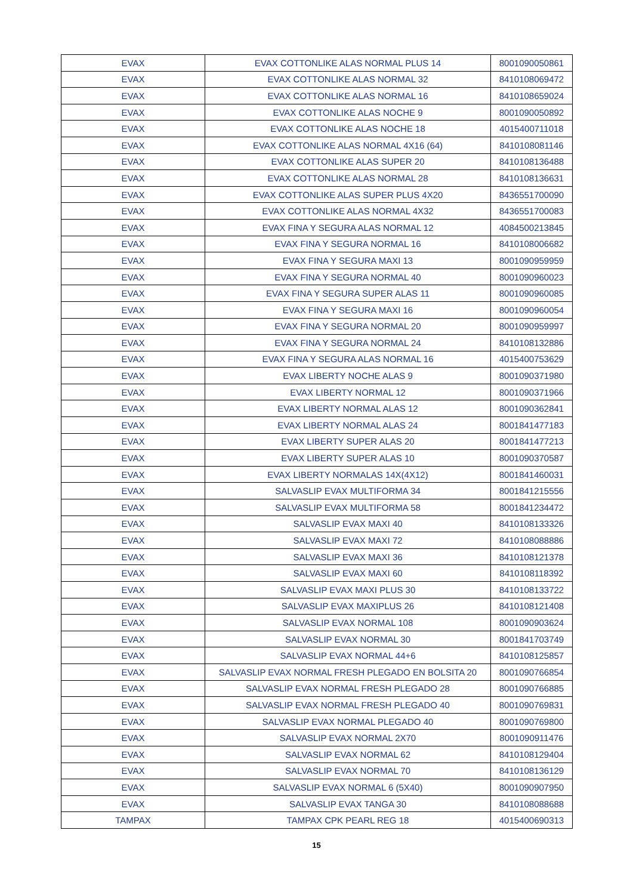| EVAX | EVAX COTTONLIKE ALAS NORMAL PLUS 14 | 8001090050861 |
| EVAX | EVAX COTTONLIKE ALAS NORMAL 32 | 8410108069472 |
| EVAX | EVAX COTTONLIKE ALAS NORMAL 16 | 8410108659024 |
| EVAX | EVAX COTTONLIKE ALAS NOCHE 9 | 8001090050892 |
| EVAX | EVAX COTTONLIKE ALAS NOCHE 18 | 4015400711018 |
| EVAX | EVAX COTTONLIKE ALAS NORMAL 4X16 (64) | 8410108081146 |
| EVAX | EVAX COTTONLIKE ALAS SUPER 20 | 8410108136488 |
| EVAX | EVAX COTTONLIKE ALAS NORMAL 28 | 8410108136631 |
| EVAX | EVAX COTTONLIKE ALAS SUPER PLUS 4X20 | 8436551700090 |
| EVAX | EVAX COTTONLIKE ALAS NORMAL 4X32 | 8436551700083 |
| EVAX | EVAX FINA Y SEGURA ALAS NORMAL 12 | 4084500213845 |
| EVAX | EVAX FINA Y SEGURA NORMAL 16 | 8410108006682 |
| EVAX | EVAX FINA Y SEGURA MAXI 13 | 8001090959959 |
| EVAX | EVAX FINA Y SEGURA NORMAL 40 | 8001090960023 |
| EVAX | EVAX FINA Y SEGURA SUPER ALAS 11 | 8001090960085 |
| EVAX | EVAX FINA Y SEGURA MAXI 16 | 8001090960054 |
| EVAX | EVAX FINA Y SEGURA NORMAL 20 | 8001090959997 |
| EVAX | EVAX FINA Y SEGURA NORMAL 24 | 8410108132886 |
| EVAX | EVAX FINA Y SEGURA ALAS NORMAL 16 | 4015400753629 |
| EVAX | EVAX LIBERTY NOCHE ALAS 9 | 8001090371980 |
| EVAX | EVAX LIBERTY NORMAL 12 | 8001090371966 |
| EVAX | EVAX LIBERTY NORMAL ALAS 12 | 8001090362841 |
| EVAX | EVAX LIBERTY NORMAL ALAS 24 | 8001841477183 |
| EVAX | EVAX LIBERTY SUPER ALAS 20 | 8001841477213 |
| EVAX | EVAX LIBERTY SUPER ALAS 10 | 8001090370587 |
| EVAX | EVAX LIBERTY NORMALAS 14X(4X12) | 8001841460031 |
| EVAX | SALVASLIP EVAX MULTIFORMA 34 | 8001841215556 |
| EVAX | SALVASLIP EVAX MULTIFORMA 58 | 8001841234472 |
| EVAX | SALVASLIP EVAX MAXI 40 | 8410108133326 |
| EVAX | SALVASLIP EVAX MAXI 72 | 8410108088886 |
| EVAX | SALVASLIP EVAX MAXI 36 | 8410108121378 |
| EVAX | SALVASLIP EVAX MAXI 60 | 8410108118392 |
| EVAX | SALVASLIP EVAX MAXI PLUS 30 | 8410108133722 |
| EVAX | SALVASLIP EVAX MAXIPLUS 26 | 8410108121408 |
| EVAX | SALVASLIP EVAX NORMAL 108 | 8001090903624 |
| EVAX | SALVASLIP EVAX NORMAL 30 | 8001841703749 |
| EVAX | SALVASLIP EVAX NORMAL 44+6 | 8410108125857 |
| EVAX | SALVASLIP EVAX NORMAL FRESH PLEGADO EN BOLSITA 20 | 8001090766854 |
| EVAX | SALVASLIP EVAX NORMAL FRESH PLEGADO 28 | 8001090766885 |
| EVAX | SALVASLIP EVAX NORMAL FRESH PLEGADO 40 | 8001090769831 |
| EVAX | SALVASLIP EVAX NORMAL PLEGADO 40 | 8001090769800 |
| EVAX | SALVASLIP EVAX NORMAL 2X70 | 8001090911476 |
| EVAX | SALVASLIP EVAX NORMAL 62 | 8410108129404 |
| EVAX | SALVASLIP EVAX NORMAL 70 | 8410108136129 |
| EVAX | SALVASLIP EVAX NORMAL 6 (5X40) | 8001090907950 |
| EVAX | SALVASLIP EVAX TANGA 30 | 8410108088688 |
| TAMPAX | TAMPAX CPK PEARL REG 18 | 4015400690313 |
15